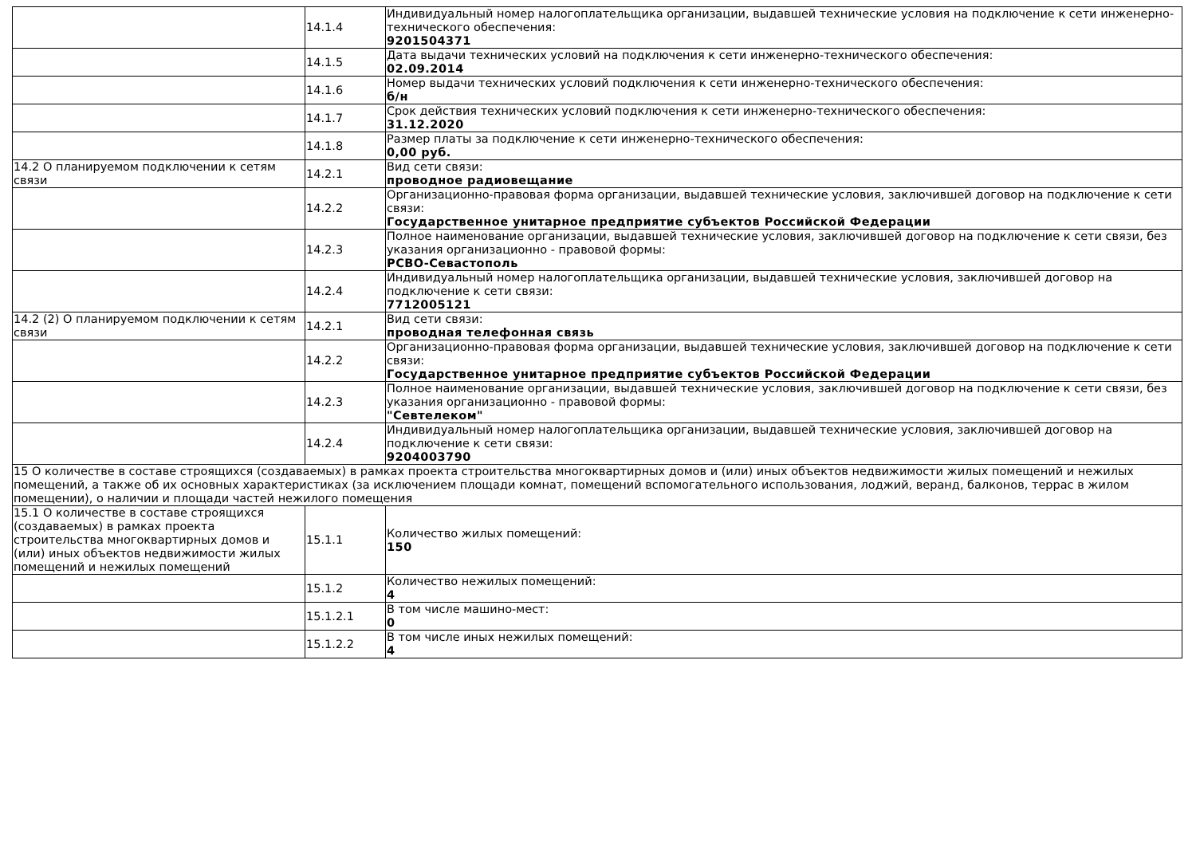| | 14.1.4 | Индивидуальный номер налогоплательщика организации, выдавшей технические условия на подключение к сети инженерно-технического обеспечения: 9201504371 |
| | 14.1.5 | Дата выдачи технических условий на подключения к сети инженерно-технического обеспечения: 02.09.2014 |
| | 14.1.6 | Номер выдачи технических условий подключения к сети инженерно-технического обеспечения: б/н |
| | 14.1.7 | Срок действия технических условий подключения к сети инженерно-технического обеспечения: 31.12.2020 |
| | 14.1.8 | Размер платы за подключение к сети инженерно-технического обеспечения: 0,00 руб. |
| 14.2 О планируемом подключении к сетям связи | 14.2.1 | Вид сети связи: проводное радиовещание |
| | 14.2.2 | Организационно-правовая форма организации, выдавшей технические условия, заключившей договор на подключение к сети связи: Государственное унитарное предприятие субъектов Российской Федерации |
| | 14.2.3 | Полное наименование организации, выдавшей технические условия, заключившей договор на подключение к сети связи, без указания организационно - правовой формы: РСВО-Севастополь |
| | 14.2.4 | Индивидуальный номер налогоплательщика организации, выдавшей технические условия, заключившей договор на подключение к сети связи: 7712005121 |
| 14.2 (2) О планируемом подключении к сетям связи | 14.2.1 | Вид сети связи: проводная телефонная связь |
| | 14.2.2 | Организационно-правовая форма организации, выдавшей технические условия, заключившей договор на подключение к сети связи: Государственное унитарное предприятие субъектов Российской Федерации |
| | 14.2.3 | Полное наименование организации, выдавшей технические условия, заключившей договор на подключение к сети связи, без указания организационно - правовой формы: "Севтелеком" |
| | 14.2.4 | Индивидуальный номер налогоплательщика организации, выдавшей технические условия, заключившей договор на подключение к сети связи: 9204003790 |
| 15 О количестве в составе строящихся (создаваемых) в рамках проекта строительства многоквартирных домов и (или) иных объектов недвижимости жилых помещений и нежилых помещений, а также об их основных характеристиках (за исключением площади комнат, помещений вспомогательного использования, лоджий, веранд, балконов, террас в жилом помещении), о наличии и площади частей нежилого помещения | | |
| 15.1 О количестве в составе строящихся (создаваемых) в рамках проекта строительства многоквартирных домов и (или) иных объектов недвижимости жилых помещений и нежилых помещений | 15.1.1 | Количество жилых помещений: 150 |
| | 15.1.2 | Количество нежилых помещений: 4 |
| | 15.1.2.1 | В том числе машино-мест: 0 |
| | 15.1.2.2 | В том числе иных нежилых помещений: 4 |